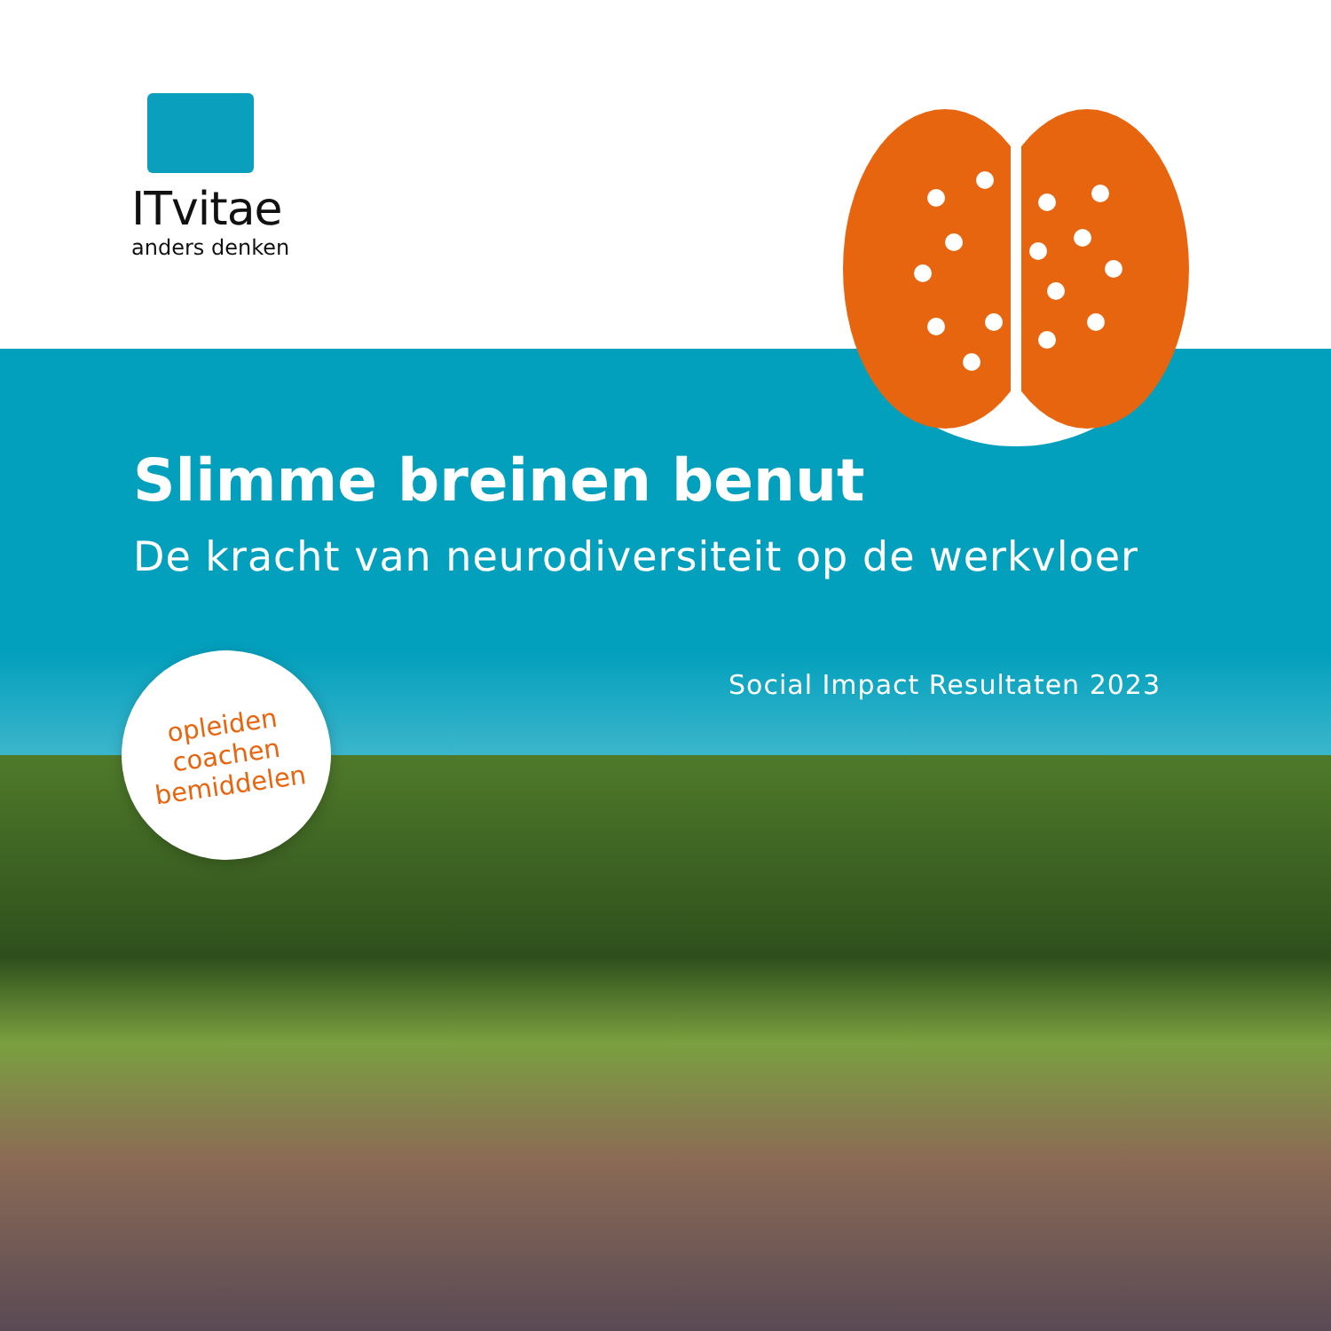ITvitae
anders denken
opleiden
coachen
bemiddelen
Slimme breinen benut
De kracht van neurodiversiteit op de werkvloer
Social Impact Resultaten 2023